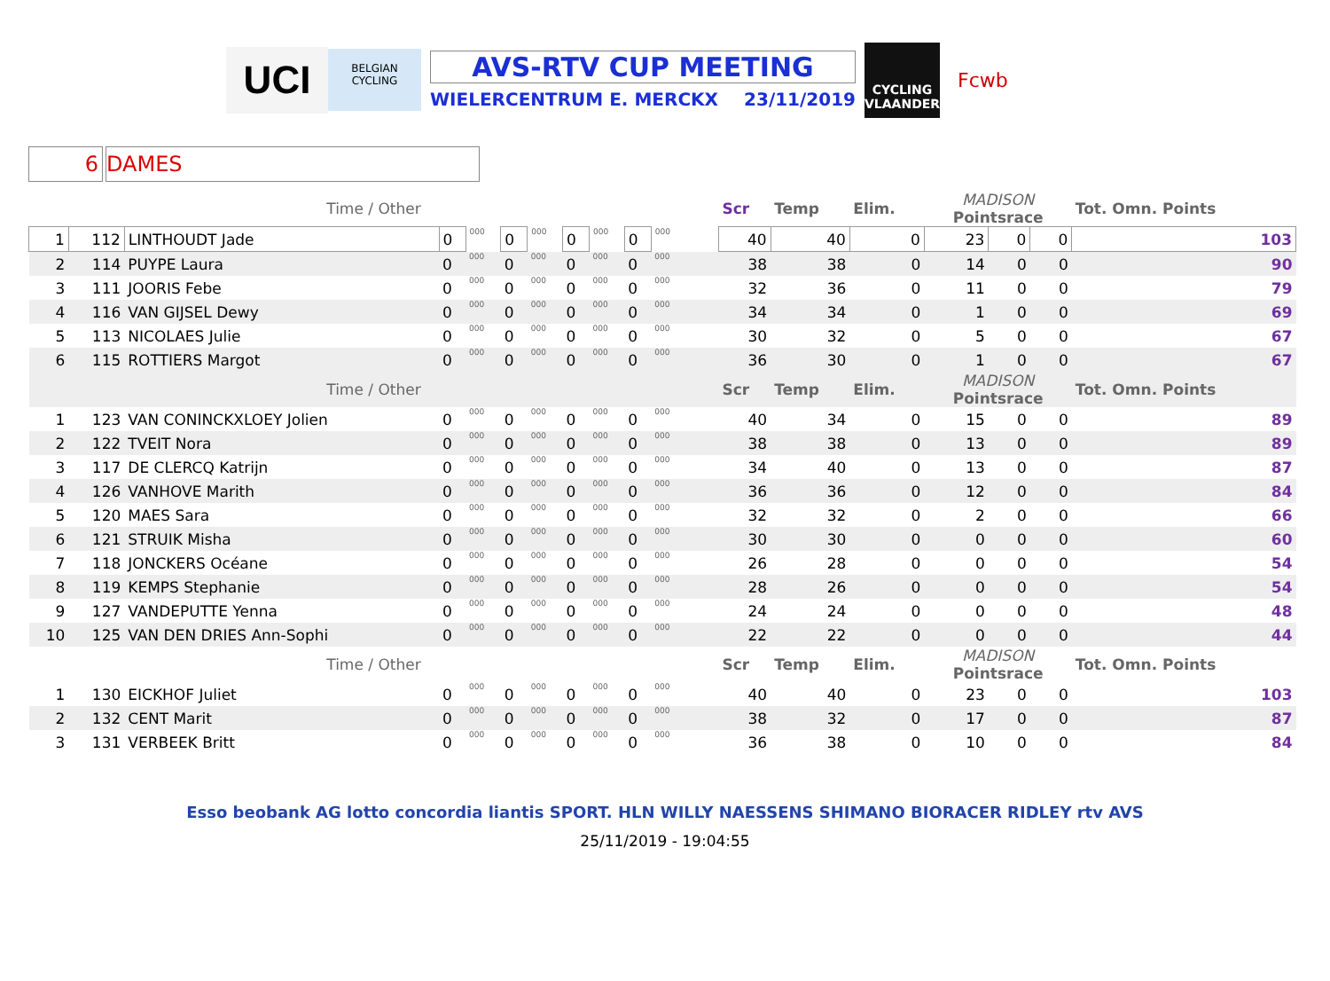UCI
BELGIAN CYCLING
AVS-RTV CUP MEETING
WIELERCENTRUM E. MERCKX 23/11/2019
CYCLING VLAANDEREN
Fcwb
6 DAMES
| Time / Other | | | | | | | | | | | | | | Scr | Temp | Elim. | MADISON Pointsrace | | | Tot. Omn. Points |
| 1 | 112 | LINTHOUDT Jade | 0 | 000 | 0 | 000 | 0 | 000 | 0 | 000 | | | | 40 | 40 | 0 | 23 | 0 | 0 | 103 |
| 2 | 114 | PUYPE Laura | 0 | 000 | 0 | 000 | 0 | 000 | 0 | 000 | | | | 38 | 38 | 0 | 14 | 0 | 0 | 90 |
| 3 | 111 | JOORIS Febe | 0 | 000 | 0 | 000 | 0 | 000 | 0 | 000 | | | | 32 | 36 | 0 | 11 | 0 | 0 | 79 |
| 4 | 116 | VAN GIJSEL Dewy | 0 | 000 | 0 | 000 | 0 | 000 | 0 | 000 | | | | 34 | 34 | 0 | 1 | 0 | 0 | 69 |
| 5 | 113 | NICOLAES Julie | 0 | 000 | 0 | 000 | 0 | 000 | 0 | 000 | | | | 30 | 32 | 0 | 5 | 0 | 0 | 67 |
| 6 | 115 | ROTTIERS Margot | 0 | 000 | 0 | 000 | 0 | 000 | 0 | 000 | | | | 36 | 30 | 0 | 1 | 0 | 0 | 67 |
| Time / Other | | | | | | | | | | | | | | Scr | Temp | Elim. | MADISON Pointsrace | | | Tot. Omn. Points |
| 1 | 123 | VAN CONINCKXLOEY Jolien | 0 | 000 | 0 | 000 | 0 | 000 | 0 | 000 | | | | 40 | 34 | 0 | 15 | 0 | 0 | 89 |
| 2 | 122 | TVEIT Nora | 0 | 000 | 0 | 000 | 0 | 000 | 0 | 000 | | | | 38 | 38 | 0 | 13 | 0 | 0 | 89 |
| 3 | 117 | DE CLERCQ Katrijn | 0 | 000 | 0 | 000 | 0 | 000 | 0 | 000 | | | | 34 | 40 | 0 | 13 | 0 | 0 | 87 |
| 4 | 126 | VANHOVE Marith | 0 | 000 | 0 | 000 | 0 | 000 | 0 | 000 | | | | 36 | 36 | 0 | 12 | 0 | 0 | 84 |
| 5 | 120 | MAES Sara | 0 | 000 | 0 | 000 | 0 | 000 | 0 | 000 | | | | 32 | 32 | 0 | 2 | 0 | 0 | 66 |
| 6 | 121 | STRUIK Misha | 0 | 000 | 0 | 000 | 0 | 000 | 0 | 000 | | | | 30 | 30 | 0 | 0 | 0 | 0 | 60 |
| 7 | 118 | JONCKERS Océane | 0 | 000 | 0 | 000 | 0 | 000 | 0 | 000 | | | | 26 | 28 | 0 | 0 | 0 | 0 | 54 |
| 8 | 119 | KEMPS Stephanie | 0 | 000 | 0 | 000 | 0 | 000 | 0 | 000 | | | | 28 | 26 | 0 | 0 | 0 | 0 | 54 |
| 9 | 127 | VANDEPUTTE Yenna | 0 | 000 | 0 | 000 | 0 | 000 | 0 | 000 | | | | 24 | 24 | 0 | 0 | 0 | 0 | 48 |
| 10 | 125 | VAN DEN DRIES Ann-Sophi | 0 | 000 | 0 | 000 | 0 | 000 | 0 | 000 | | | | 22 | 22 | 0 | 0 | 0 | 0 | 44 |
| Time / Other | | | | | | | | | | | | | | Scr | Temp | Elim. | MADISON Pointsrace | | | Tot. Omn. Points |
| 1 | 130 | EICKHOF Juliet | 0 | 000 | 0 | 000 | 0 | 000 | 0 | 000 | | | | 40 | 40 | 0 | 23 | 0 | 0 | 103 |
| 2 | 132 | CENT Marit | 0 | 000 | 0 | 000 | 0 | 000 | 0 | 000 | | | | 38 | 32 | 0 | 17 | 0 | 0 | 87 |
| 3 | 131 | VERBEEK Britt | 0 | 000 | 0 | 000 | 0 | 000 | 0 | 000 | | | | 36 | 38 | 0 | 10 | 0 | 0 | 84 |
Esso beobank AG lotto concordia liantis SPORT. HLN WILLY NAESSENS SHIMANO BIORACER RIDLEY rtv AVS
25/11/2019 - 19:04:55